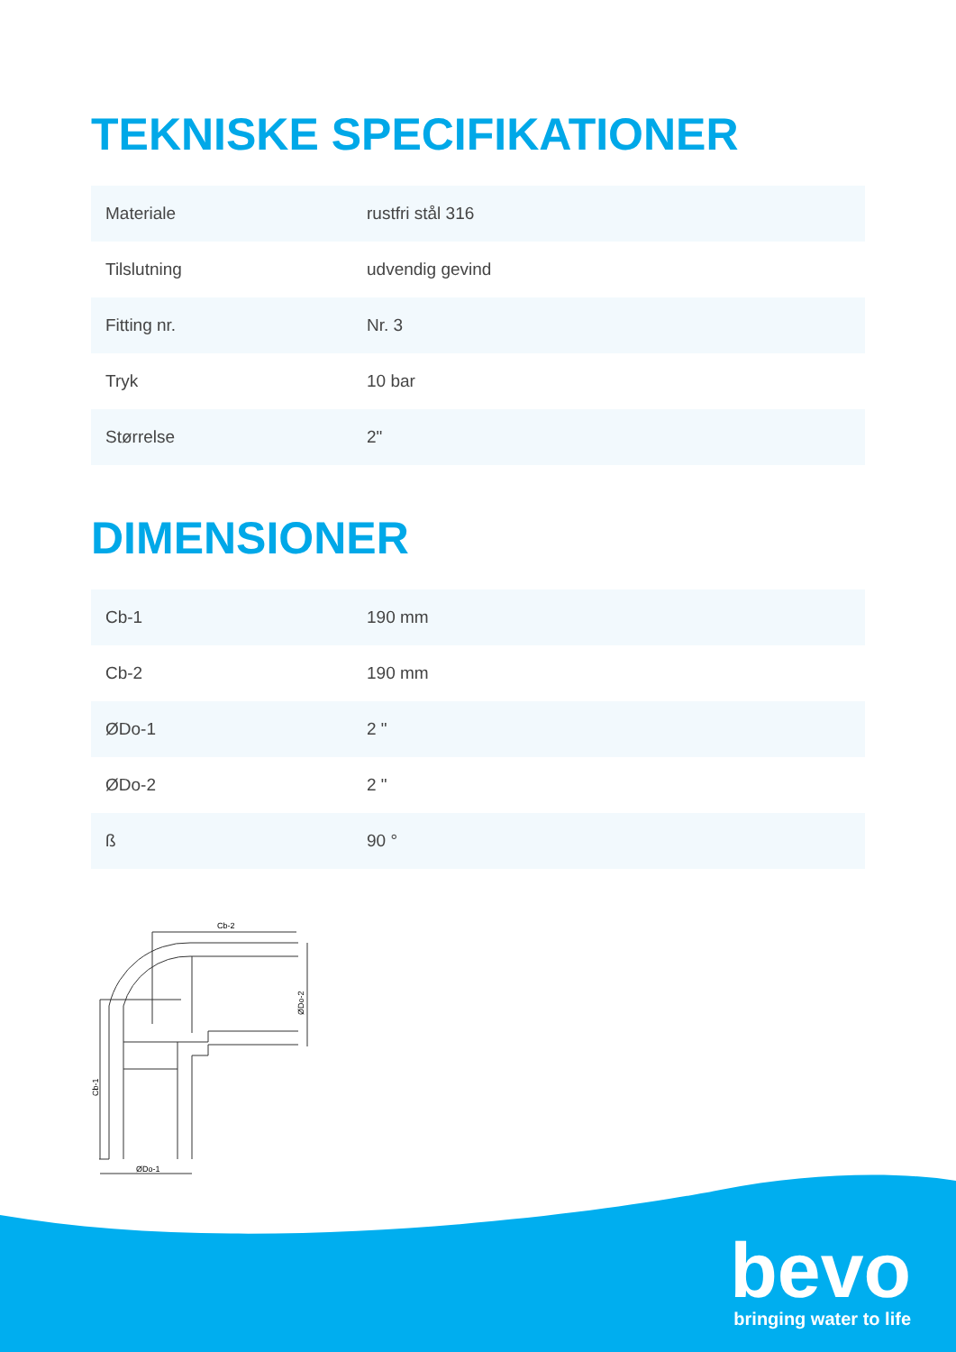TEKNISKE SPECIFIKATIONER
| Materiale | rustfri stål 316 |
| Tilslutning | udvendig gevind |
| Fitting nr. | Nr. 3 |
| Tryk | 10 bar |
| Størrelse | 2" |
DIMENSIONER
| Cb-1 | 190 mm |
| Cb-2 | 190 mm |
| ØDo-1 | 2 " |
| ØDo-2 | 2 " |
| ß | 90 ° |
Cb-2
ØDo-1
Cb-1
ØDo-2
bevo
bringing water to life